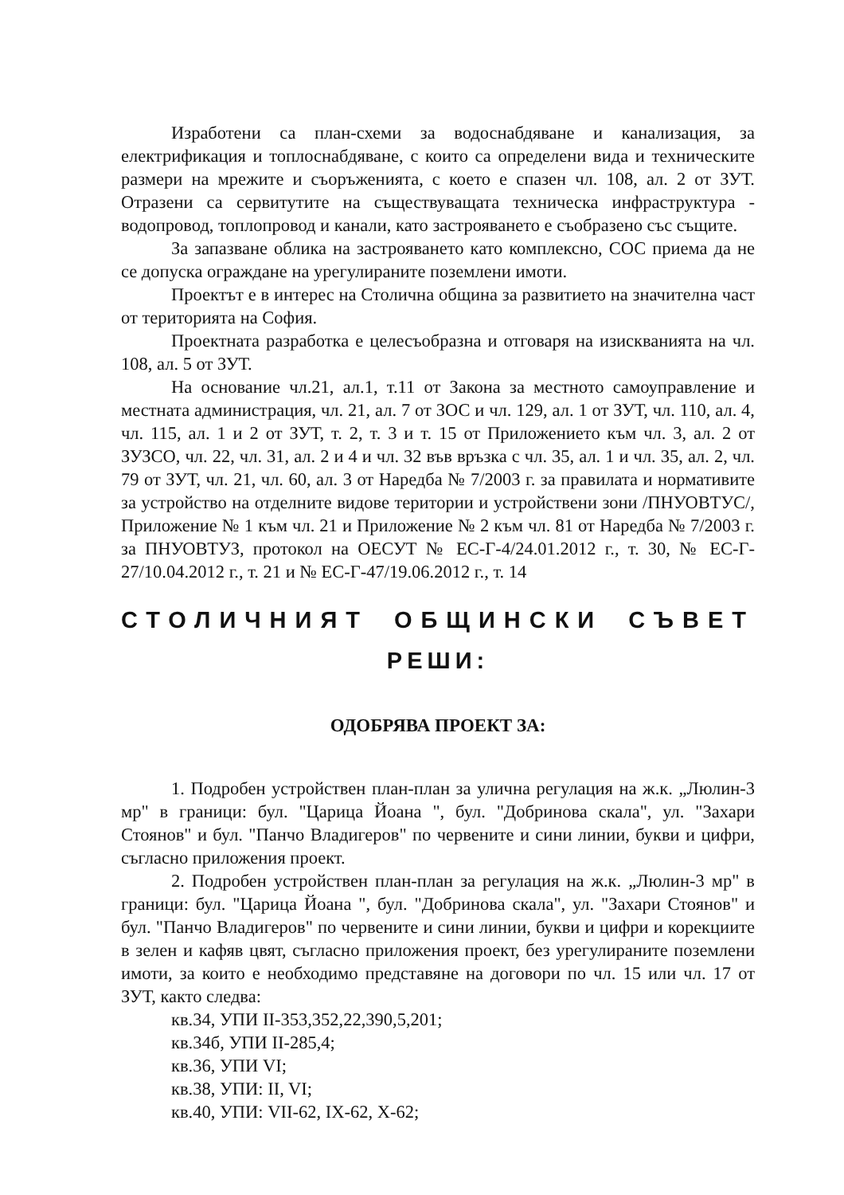Изработени са план-схеми за водоснабдяване и канализация, за електрификация и топлоснабдяване, с които са определени вида и техническите размери на мрежите и съоръженията, с което е спазен чл. 108, ал. 2 от ЗУТ. Отразени са сервитутите на съществуващата техническа инфраструктура - водопровод, топлопровод и канали, като застрояването е съобразено със същите.
За запазване облика на застрояването като комплексно, СОС приема да не се допуска ограждане на урегулираните поземлени имоти.
Проектът е в интерес на Столична община за развитието на значителна част от територията на София.
Проектната разработка е целесъобразна и отговаря на изискванията на чл. 108, ал. 5 от ЗУТ.
На основание чл.21, ал.1, т.11 от Закона за местното самоуправление и местната администрация, чл. 21, ал. 7 от ЗОС и чл. 129, ал. 1 от ЗУТ, чл. 110, ал. 4, чл. 115, ал. 1 и 2 от ЗУТ, т. 2, т. 3 и т. 15 от Приложението към чл. 3, ал. 2 от ЗУЗСО, чл. 22, чл. 31, ал. 2 и 4 и чл. 32 във връзка с чл. 35, ал. 1 и чл. 35, ал. 2, чл. 79 от ЗУТ, чл. 21, чл. 60, ал. 3 от Наредба № 7/2003 г. за правилата и нормативите за устройство на отделните видове територии и устройствени зони /ПНУОВТУС/, Приложение № 1 към чл. 21 и Приложение № 2 към чл. 81 от Наредба № 7/2003 г. за ПНУОВТУЗ, протокол на ОЕСУТ № ЕС-Г-4/24.01.2012 г., т. 30, № ЕС-Г- 27/10.04.2012 г., т. 21 и № ЕС-Г-47/19.06.2012 г., т. 14
СТОЛИЧНИЯТ ОБЩИНСКИ СЪВЕТ
РЕШИ:
ОДОБРЯВА ПРОЕКТ ЗА:
1. Подробен устройствен план-план за улична регулация на ж.к. „Люлин-3 мр" в граници: бул. "Царица Йоана ", бул. "Добринова скала", ул. "Захари Стоянов" и бул. "Панчо Владигеров" по червените и сини линии, букви и цифри, съгласно приложения проект.
2. Подробен устройствен план-план за регулация на ж.к. „Люлин-3 мр" в граници: бул. "Царица Йоана ", бул. "Добринова скала", ул. "Захари Стоянов" и бул. "Панчо Владигеров" по червените и сини линии, букви и цифри и корекциите в зелен и кафяв цвят, съгласно приложения проект, без урегулираните поземлени имоти, за които е необходимо представяне на договори по чл. 15 или чл. 17 от ЗУТ, както следва:
кв.34, УПИ II-353,352,22,390,5,201;
кв.34б, УПИ II-285,4;
кв.36, УПИ VI;
кв.38, УПИ: II, VI;
кв.40, УПИ: VII-62, IX-62, X-62;